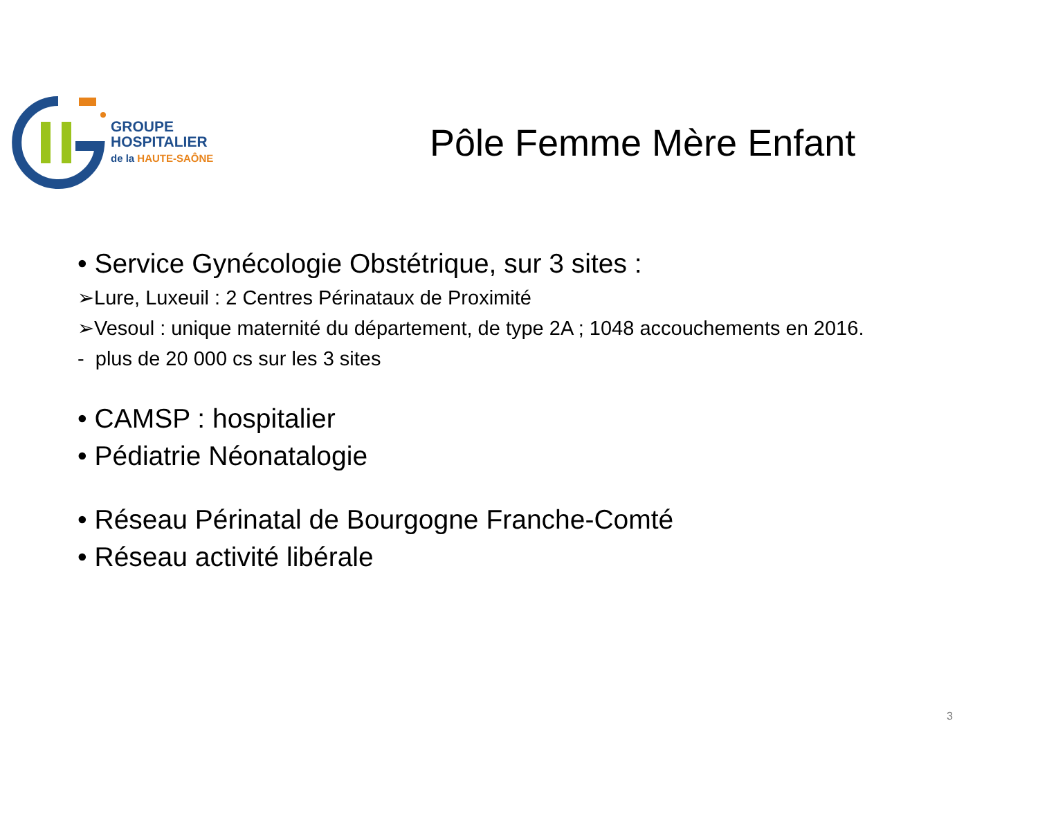GROUPE
HOSPITALIER
de la HAUTE-SAÔNE
Pôle Femme Mère Enfant
• Service Gynécologie Obstétrique, sur 3 sites :
➢Lure, Luxeuil : 2 Centres Périnataux de Proximité
➢Vesoul : unique maternité du département, de type 2A ; 1048 accouchements en 2016.
- plus de 20 000 cs sur les 3 sites
• CAMSP : hospitalier
• Pédiatrie Néonatalogie
• Réseau Périnatal de Bourgogne Franche-Comté
• Réseau activité libérale
3